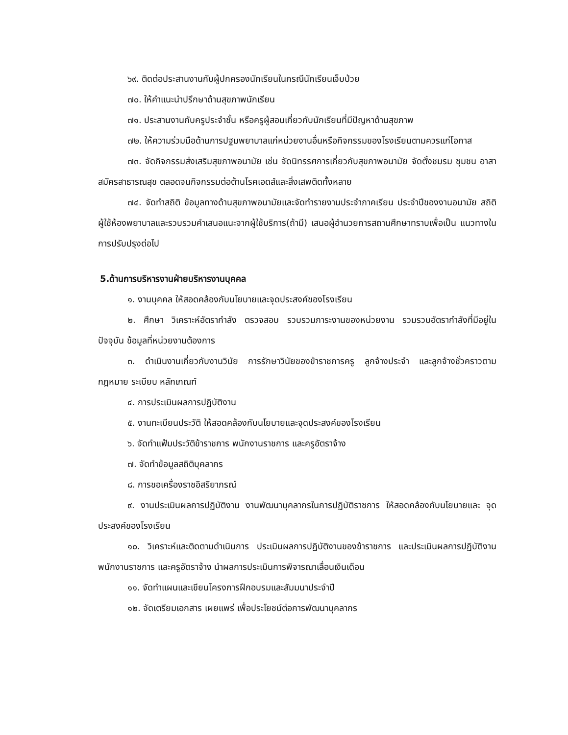๖๙. ติดต่อประสานงานกับผู้ปกครองนักเรียนในกรณีนักเรียนเจ็บป่วย
๗๐. ให้คำแนะนำปรึกษาด้านสุขภาพนักเรียน
๗๑. ประสานงานกับครูประจำชั้น หรือครูผู้สอนเกี่ยวกับนักเรียนที่มีปัญหาด้านสุขภาพ
๗๒. ให้ความร่วมมือด้านการปฐมพยาบาลแก่หน่วยงานอื่นหรือกิจกรรมของโรงเรียนตามควรแก่โอกาส
๗๓. จัดกิจกรรมส่งเสริมสุขภาพอนามัย เช่น จัดนิทรรศการเกี่ยวกับสุขภาพอนามัย จัดตั้งชมรม ชุมชน อาสาสมัครสาธารณสุข ตลอดจนกิจกรรมต่อต้านโรคเอดส์และสิ่งเสพติดทั้งหลาย
๗๔. จัดทำสถิติ ข้อมูลทางด้านสุขภาพอนามัยและจัดทำรายงานประจำภาคเรียน ประจำปีของงานอนามัย สถิติผู้ใช้ห้องพยาบาลและรวบรวมคำเสนอแนะจากผู้ใช้บริการ(ถ้ามี) เสนอผู้อำนวยการสถานศึกษาทราบเพื่อเป็น แนวทางในการปรับปรุงต่อไป
5.ด้านการบริหารงานฝ่ายบริหารงานบุคคล
๑. งานบุคคล ให้สอดคล้องกับนโยบายและจุดประสงค์ของโรงเรียน
๒. ศึกษา วิเคราะห์อัตรากำลัง ตรวจสอบ รวบรวมภาระงานของหน่วยงาน รวมรวบอัตรากำลังที่มีอยู่ใน ปัจจุบัน ข้อมูลที่หน่วยงานต้องการ
๓. ดำเนินงานเกี่ยวกับงานวินัย การรักษาวินัยของข้าราชการครู ลูกจ้างประจำ และลูกจ้างชั่วคราวตาม กฎหมาย ระเบียบ หลักเกณฑ์
๔. การประเมินผลการปฏิบัติงาน
๕. งานทะเบียนประวัติ ให้สอดคล้องกับนโยบายและจุดประสงค์ของโรงเรียน
๖. จัดทำแฟ้มประวัติข้าราชการ พนักงานราชการ และครูอัตราจ้าง
๗. จัดทำข้อมูลสถิติบุคลากร
๘. การขอเครื่องราชอิสริยาภรณ์
๙. งานประเมินผลการปฏิบัติงาน งานพัฒนาบุคลากรในการปฏิบัติราชการ ให้สอดคล้องกับนโยบายและ จุดประสงค์ของโรงเรียน
๑๐. วิเคราะห์และติดตามดำเนินการ ประเมินผลการปฏิบัติงานของข้าราชการ และประเมินผลการปฏิบัติงานพนักงานราชการ และครูอัตราจ้าง นำผลการประเมินการพิจารณาเลื่อนเงินเดือน
๑๑. จัดทำแผนและเขียนโครงการฝึกอบรมและสัมมนาประจำปี
๑๒. จัดเตรียมเอกสาร เผยแพร่ เพื่อประโยชน์ต่อการพัฒนาบุคลากร